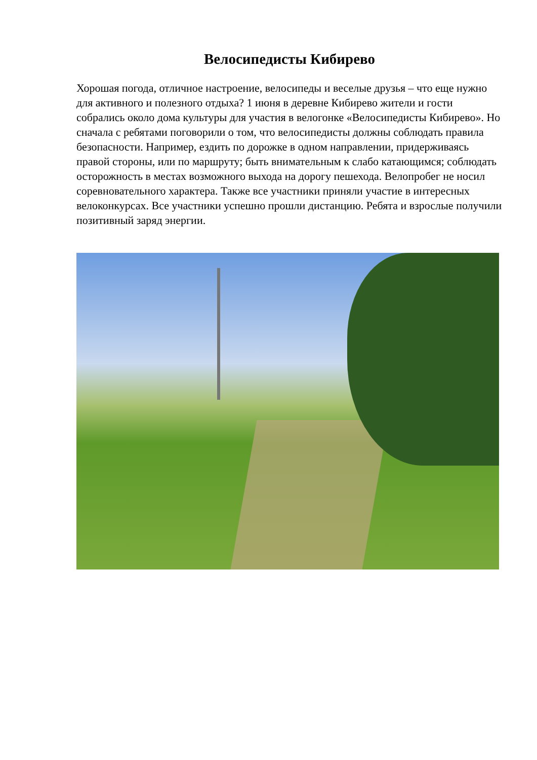Велосипедисты Кибирево
Хорошая погода, отличное настроение, велосипеды и веселые друзья – что еще нужно для активного и полезного отдыха? 1 июня в деревне Кибирево жители и гости собрались около дома культуры для участия в велогонке «Велосипедисты Кибирево». Но сначала с ребятами поговорили о том, что велосипедисты должны соблюдать правила безопасности. Например, ездить по дорожке в одном направлении, придерживаясь правой стороны, или по маршруту; быть внимательным к слабо катающимся; соблюдать осторожность в местах возможного выхода на дорогу пешехода. Велопробег не носил соревновательного характера. Также все участники приняли участие в интересных велоконкурсах. Все участники успешно прошли дистанцию. Ребята и взрослые получили позитивный заряд энергии.